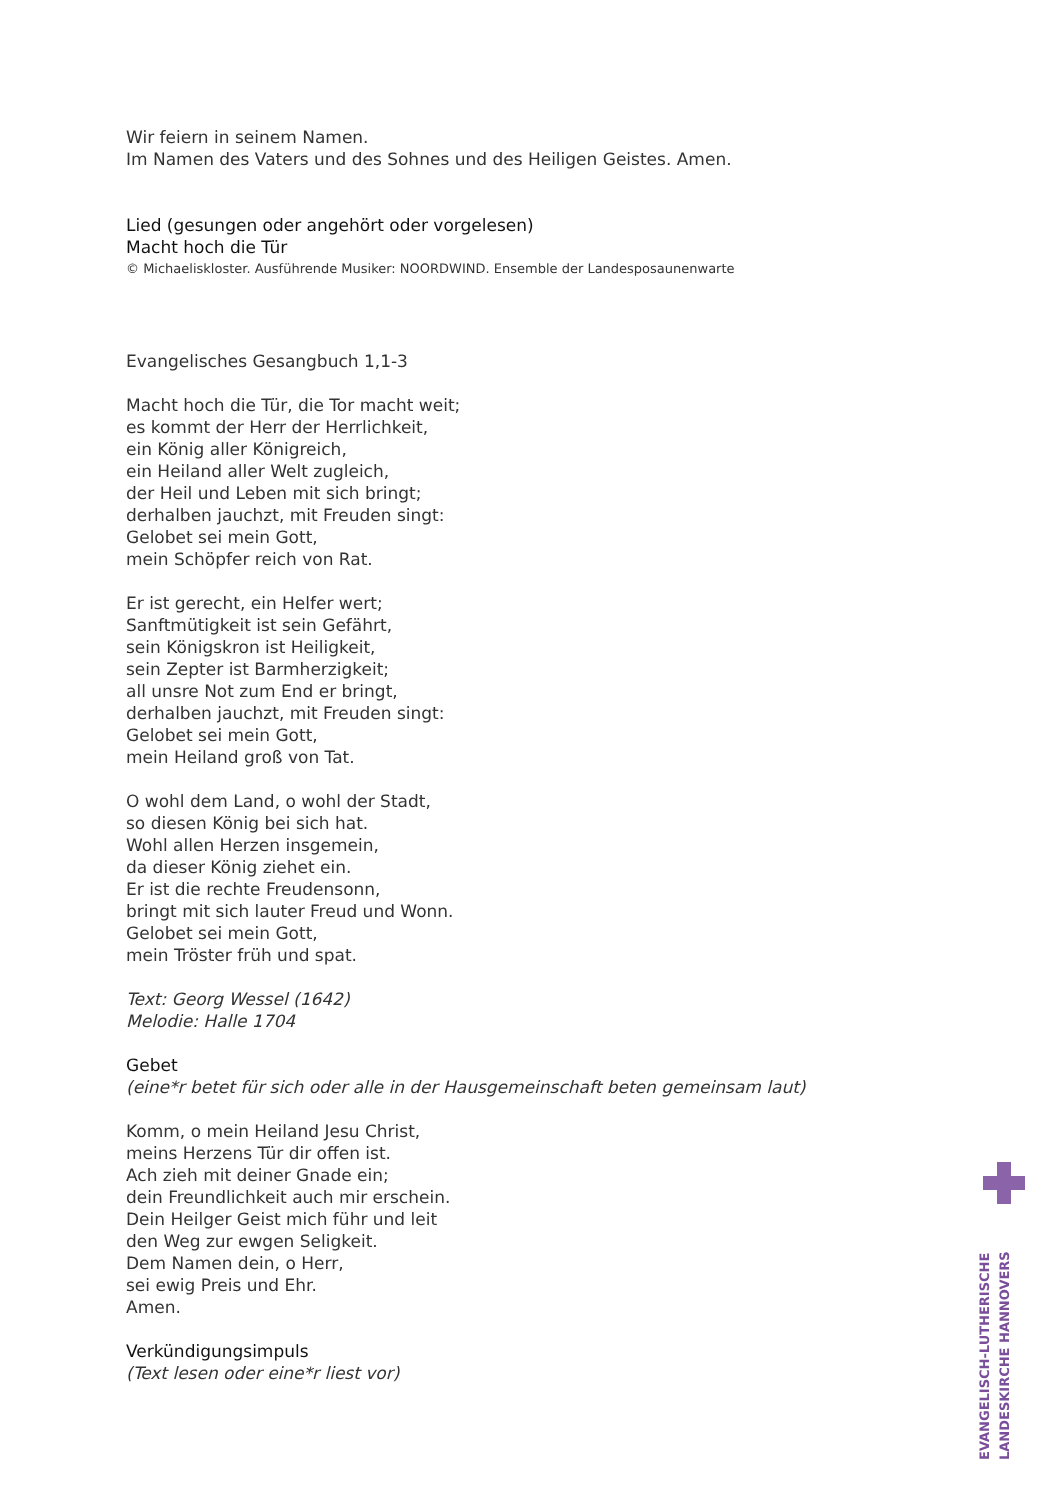Wir feiern in seinem Namen.
Im Namen des Vaters und des Sohnes und des Heiligen Geistes. Amen.
Lied (gesungen oder angehört oder vorgelesen)
Macht hoch die Tür
© Michaeliskloster. Ausführende Musiker: NOORDWIND. Ensemble der Landesposaunenwarte
Evangelisches Gesangbuch 1,1-3
Macht hoch die Tür, die Tor macht weit;
es kommt der Herr der Herrlichkeit,
ein König aller Königreich,
ein Heiland aller Welt zugleich,
der Heil und Leben mit sich bringt;
derhalben jauchzt, mit Freuden singt:
Gelobet sei mein Gott,
mein Schöpfer reich von Rat.
Er ist gerecht, ein Helfer wert;
Sanftmütigkeit ist sein Gefährt,
sein Königskron ist Heiligkeit,
sein Zepter ist Barmherzigkeit;
all unsre Not zum End er bringt,
derhalben jauchzt, mit Freuden singt:
Gelobet sei mein Gott,
mein Heiland groß von Tat.
O wohl dem Land, o wohl der Stadt,
so diesen König bei sich hat.
Wohl allen Herzen insgemein,
da dieser König ziehet ein.
Er ist die rechte Freudensonn,
bringt mit sich lauter Freud und Wonn.
Gelobet sei mein Gott,
mein Tröster früh und spat.
Text: Georg Wessel (1642)
Melodie: Halle 1704
Gebet
(eine*r betet für sich oder alle in der Hausgemeinschaft beten gemeinsam laut)
Komm, o mein Heiland Jesu Christ,
meins Herzens Tür dir offen ist.
Ach zieh mit deiner Gnade ein;
dein Freundlichkeit auch mir erschein.
Dein Heilger Geist mich führ und leit
den Weg zur ewgen Seligkeit.
Dem Namen dein, o Herr,
sei ewig Preis und Ehr.
Amen.
Verkündigungsimpuls
(Text lesen oder eine*r liest vor)
EVANGELISCH-LUTHERISCHE
LANDESKIRCHE HANNOVERS